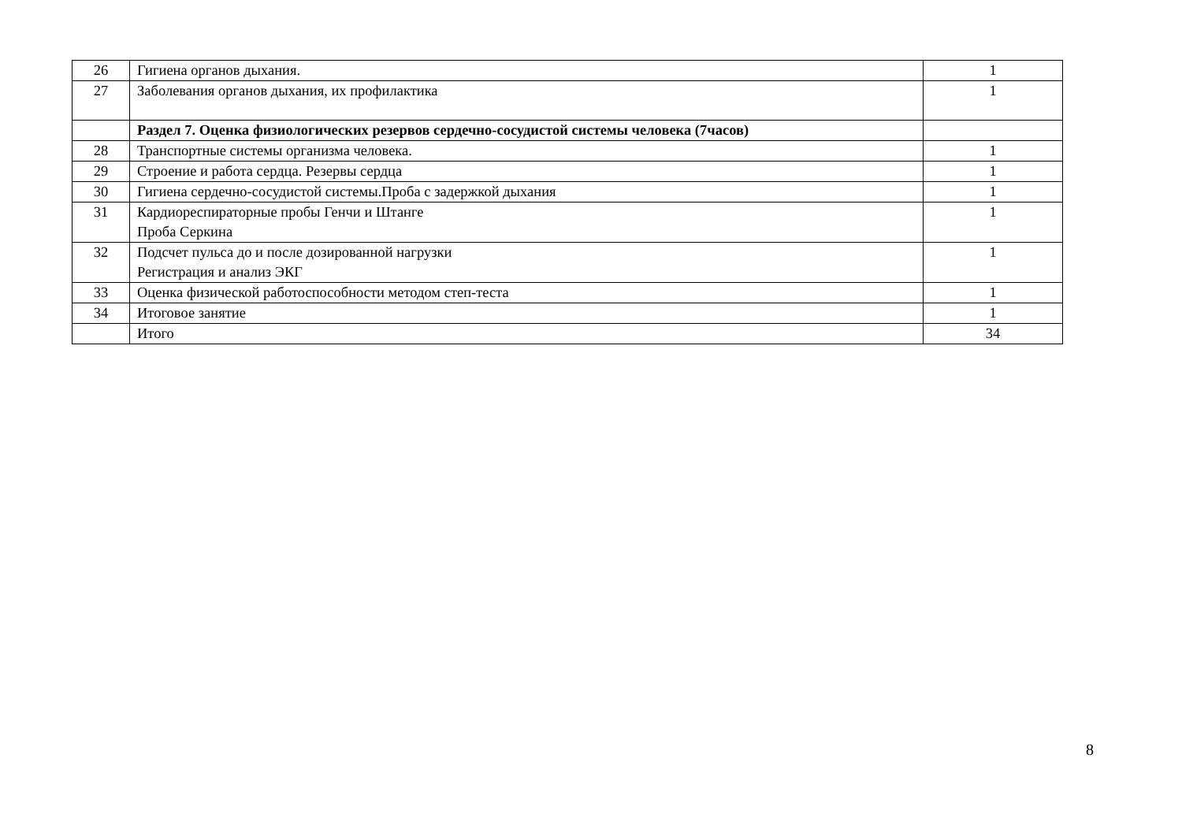| 26 | Гигиена органов дыхания. | 1 |
| 27 | Заболевания органов дыхания, их профилактика | 1 |
| | Раздел 7. Оценка физиологических резервов сердечно-сосудистой системы человека (7часов) | |
| 28 | Транспортные системы организма человека. | 1 |
| 29 | Строение и работа сердца. Резервы сердца | 1 |
| 30 | Гигиена сердечно-сосудистой системы.Проба с задержкой дыхания | 1 |
| 31 | Кардиореспираторные пробы Генчи и Штанге Проба Серкина | 1 |
| 32 | Подсчет пульса до и после дозированной нагрузки Регистрация и анализ ЭКГ | 1 |
| 33 | Оценка физической работоспособности методом степ-теста | 1 |
| 34 | Итоговое занятие | 1 |
| | Итого | 34 |
8